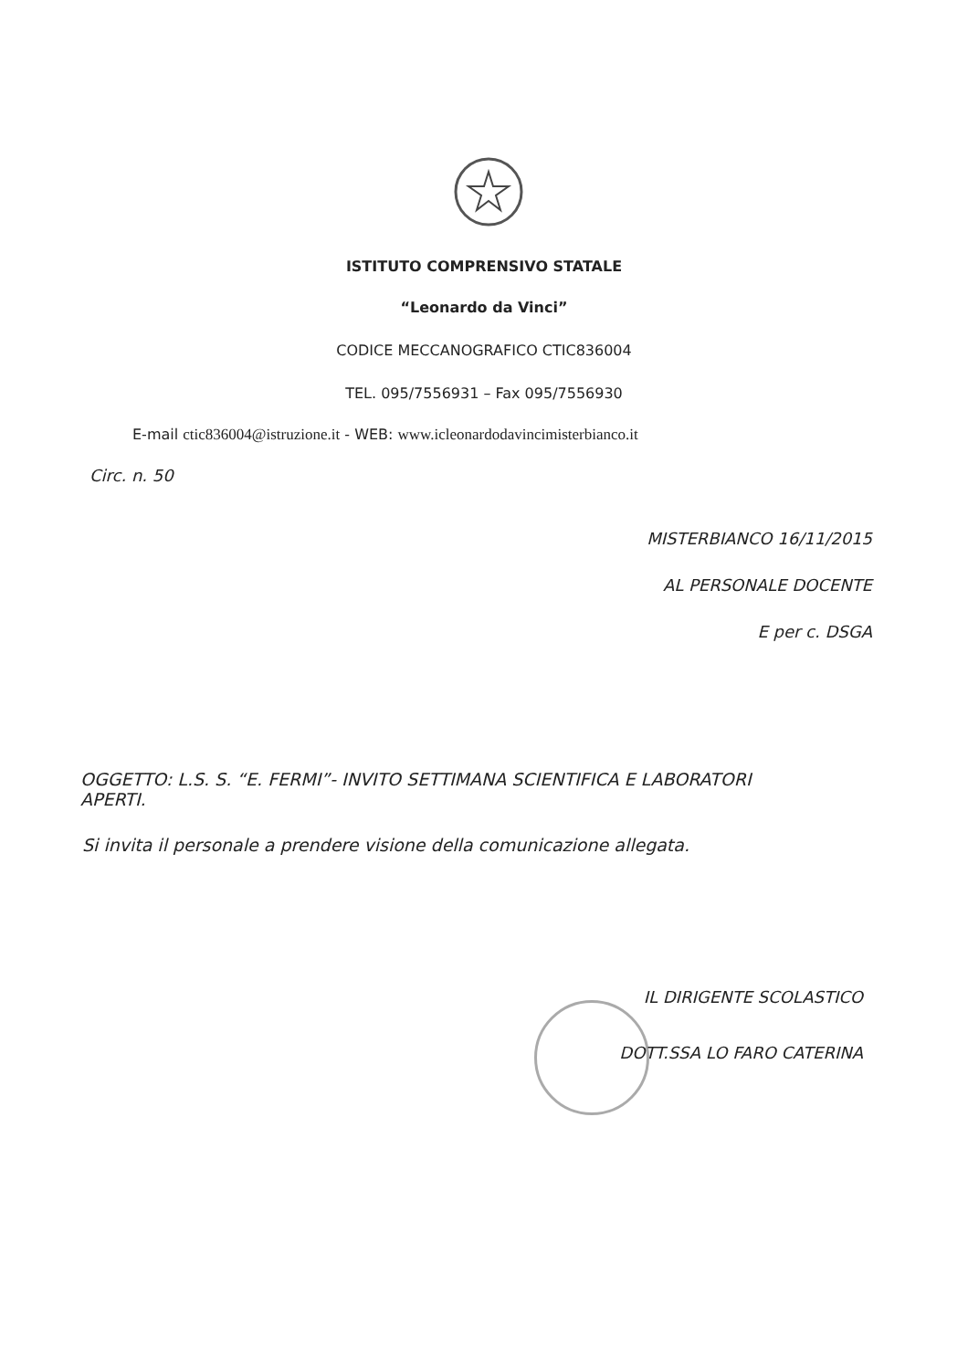ISTITUTO COMPRENSIVO STATALE
“Leonardo da Vinci”
CODICE MECCANOGRAFICO CTIC836004
TEL. 095/7556931 – Fax 095/7556930
E-mail ctic836004@istruzione.it - WEB: www.icleonardodavincimisterbianco.it
Circ. n. 50
MISTERBIANCO 16/11/2015
AL PERSONALE DOCENTE
E per c. DSGA
OGGETTO: L.S. S. “E. FERMI”- INVITO SETTIMANA SCIENTIFICA E LABORATORI APERTI.
Si invita il personale a prendere visione della comunicazione allegata.
IL DIRIGENTE SCOLASTICO
DOTT.SSA LO FARO CATERINA